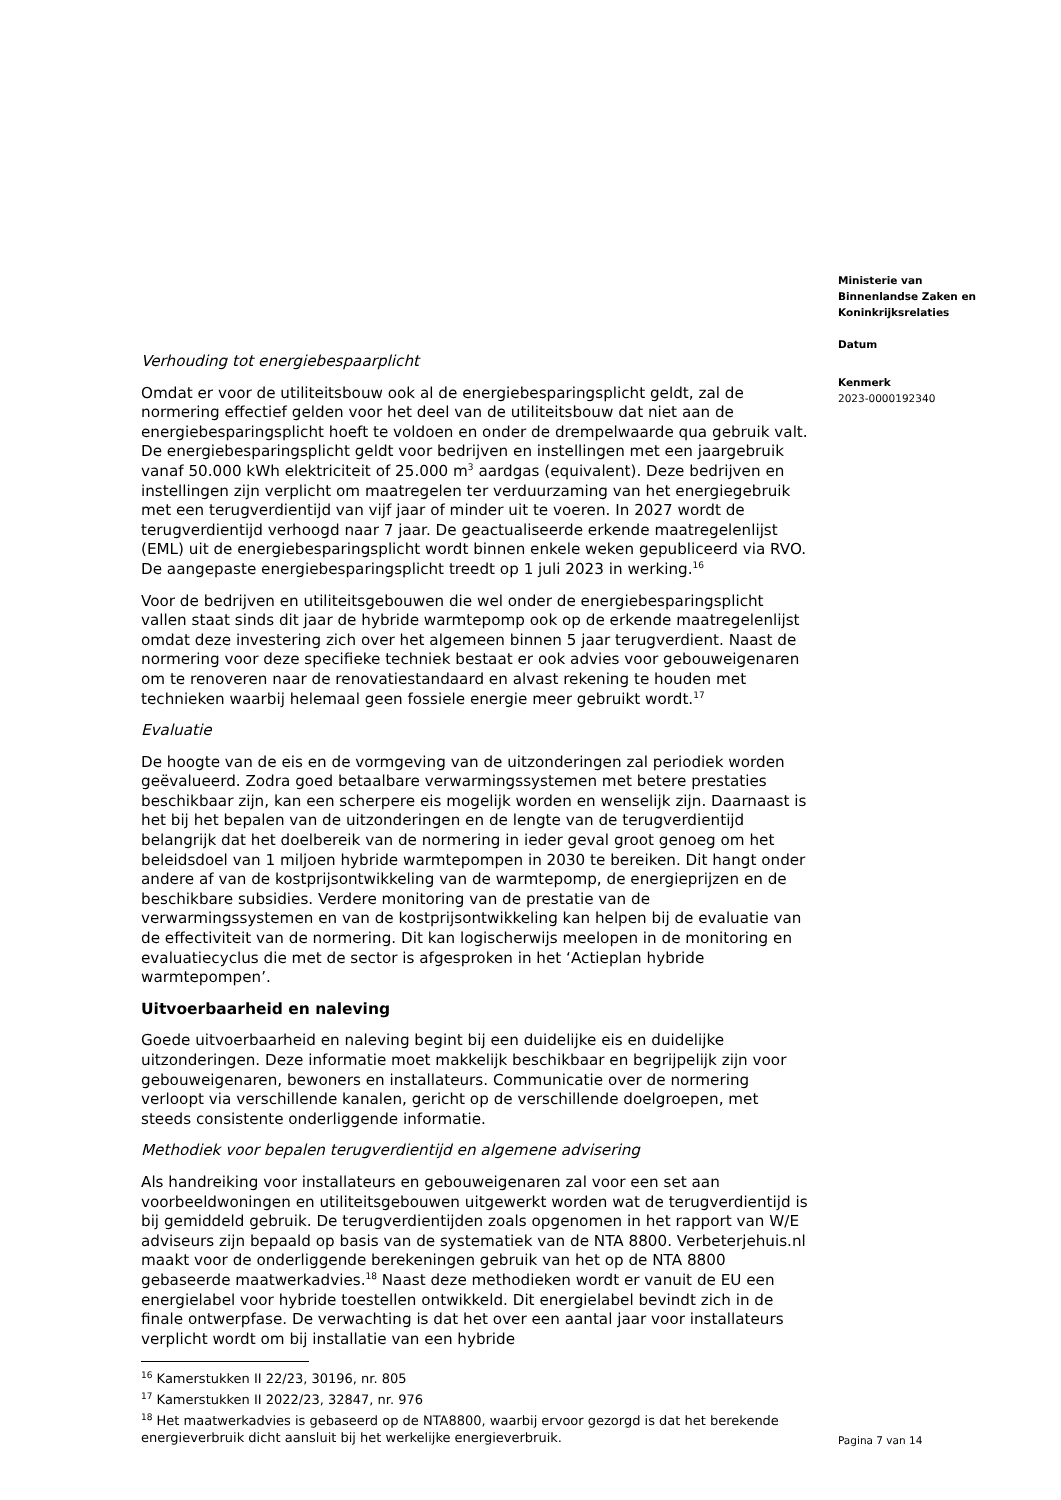Verhouding tot energiebespaarplicht
Omdat er voor de utiliteitsbouw ook al de energiebesparingsplicht geldt, zal de normering effectief gelden voor het deel van de utiliteitsbouw dat niet aan de energiebesparingsplicht hoeft te voldoen en onder de drempelwaarde qua gebruik valt. De energiebesparingsplicht geldt voor bedrijven en instellingen met een jaargebruik vanaf 50.000 kWh elektriciteit of 25.000 m<sup>3</sup> aardgas (equivalent). Deze bedrijven en instellingen zijn verplicht om maatregelen ter verduurzaming van het energiegebruik met een terugverdientijd van vijf jaar of minder uit te voeren. In 2027 wordt de terugverdientijd verhoogd naar 7 jaar. De geactualiseerde erkende maatregelenlijst (EML) uit de energiebesparingsplicht wordt binnen enkele weken gepubliceerd via RVO. De aangepaste energiebesparingsplicht treedt op 1 juli 2023 in werking.<sup>16</sup>
Voor de bedrijven en utiliteitsgebouwen die wel onder de energiebesparingsplicht vallen staat sinds dit jaar de hybride warmtepomp ook op de erkende maatregelenlijst omdat deze investering zich over het algemeen binnen 5 jaar terugverdient. Naast de normering voor deze specifieke techniek bestaat er ook advies voor gebouweigenaren om te renoveren naar de renovatiestandaard en alvast rekening te houden met technieken waarbij helemaal geen fossiele energie meer gebruikt wordt.<sup>17</sup>
Evaluatie
De hoogte van de eis en de vormgeving van de uitzonderingen zal periodiek worden geëvalueerd. Zodra goed betaalbare verwarmingssystemen met betere prestaties beschikbaar zijn, kan een scherpere eis mogelijk worden en wenselijk zijn. Daarnaast is het bij het bepalen van de uitzonderingen en de lengte van de terugverdientijd belangrijk dat het doelbereik van de normering in ieder geval groot genoeg om het beleidsdoel van 1 miljoen hybride warmtepompen in 2030 te bereiken. Dit hangt onder andere af van de kostprijsontwikkeling van de warmtepomp, de energieprijzen en de beschikbare subsidies. Verdere monitoring van de prestatie van de verwarmingssystemen en van de kostprijsontwikkeling kan helpen bij de evaluatie van de effectiviteit van de normering. Dit kan logischerwijs meelopen in de monitoring en evaluatiecyclus die met de sector is afgesproken in het ‘Actieplan hybride warmtepompen’.
Uitvoerbaarheid en naleving
Goede uitvoerbaarheid en naleving begint bij een duidelijke eis en duidelijke uitzonderingen. Deze informatie moet makkelijk beschikbaar en begrijpelijk zijn voor gebouweigenaren, bewoners en installateurs. Communicatie over de normering verloopt via verschillende kanalen, gericht op de verschillende doelgroepen, met steeds consistente onderliggende informatie.
Methodiek voor bepalen terugverdientijd en algemene advisering
Als handreiking voor installateurs en gebouweigenaren zal voor een set aan voorbeeldwoningen en utiliteitsgebouwen uitgewerkt worden wat de terugverdientijd is bij gemiddeld gebruik. De terugverdientijden zoals opgenomen in het rapport van W/E adviseurs zijn bepaald op basis van de systematiek van de NTA 8800. Verbeterjehuis.nl maakt voor de onderliggende berekeningen gebruik van het op de NTA 8800 gebaseerde maatwerkadvies.<sup>18</sup> Naast deze methodieken wordt er vanuit de EU een energielabel voor hybride toestellen ontwikkeld. Dit energielabel bevindt zich in de finale ontwerpfase. De verwachting is dat het over een aantal jaar voor installateurs verplicht wordt om bij installatie van een hybride
<sup>16</sup> Kamerstukken II 22/23, 30196, nr. 805
<sup>17</sup> Kamerstukken II 2022/23, 32847, nr. 976
<sup>18</sup> Het maatwerkadvies is gebaseerd op de NTA8800, waarbij ervoor gezorgd is dat het berekende energieverbruik dicht aansluit bij het werkelijke energieverbruik.
Ministerie van
Binnenlandse Zaken en
Koninkrijksrelaties
Datum
Kenmerk
2023-0000192340
Pagina 7 van 14